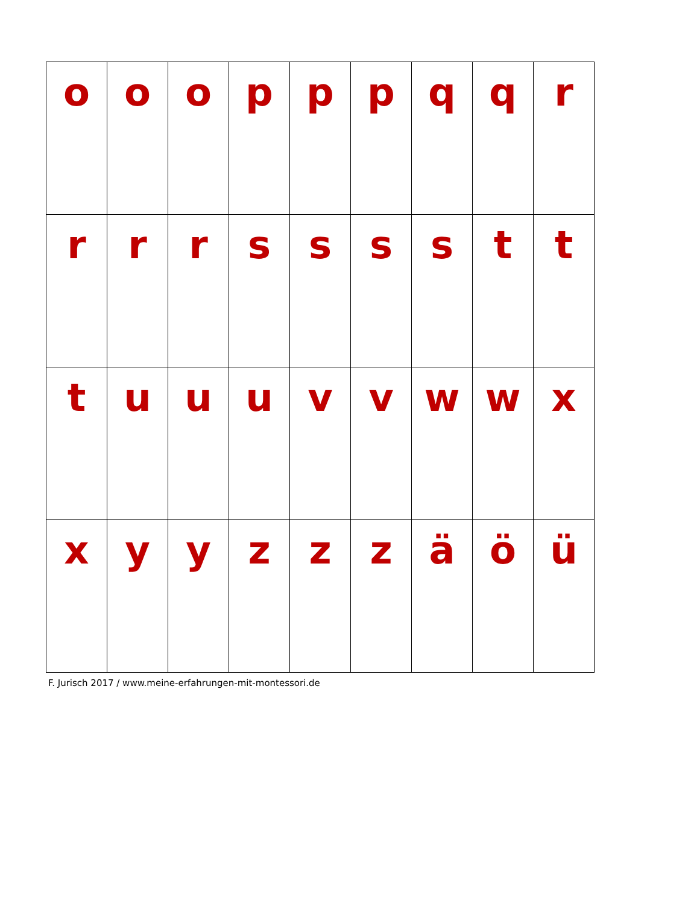| o | o | o | p | p | p | q | q | r |
| r | r | r | s | s | s | s | t | t |
| t | u | u | u | v | v | w | w | x |
| x | y | y | z | z | z | ä | ö | ü |
F. Jurisch 2017 / www.meine-erfahrungen-mit-montessori.de